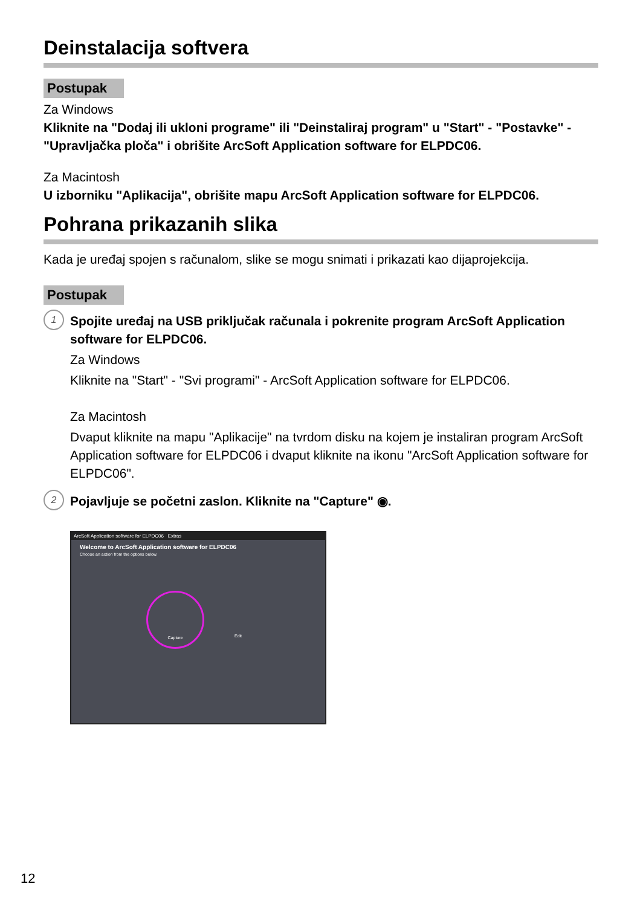Deinstalacija softvera
Postupak
Za Windows
Kliknite na "Dodaj ili ukloni programe" ili "Deinstaliraj program" u "Start" - "Postavke" - "Upravljačka ploča" i obrišite ArcSoft Application software for ELPDC06.
Za Macintosh
U izborniku "Aplikacija", obrišite mapu ArcSoft Application software for ELPDC06.
Pohrana prikazanih slika
Kada je uređaj spojen s računalom, slike se mogu snimati i prikazati kao dijaprojekcija.
Postupak
1
Spojite uređaj na USB priključak računala i pokrenite program ArcSoft Application software for ELPDC06.
Za Windows
Kliknite na "Start" - "Svi programi" - ArcSoft Application software for ELPDC06.
Za Macintosh
Dvaput kliknite na mapu "Aplikacije" na tvrdom disku na kojem je instaliran program ArcSoft Application software for ELPDC06 i dvaput kliknite na ikonu "ArcSoft Application software for ELPDC06".
2
Pojavljuje se početni zaslon. Kliknite na "Capture" ◉.
ArcSoft Application software for ELPDC06 Extras
Welcome to ArcSoft Application software for ELPDC06
Choose an action from the options below.
Capture
Edit
12